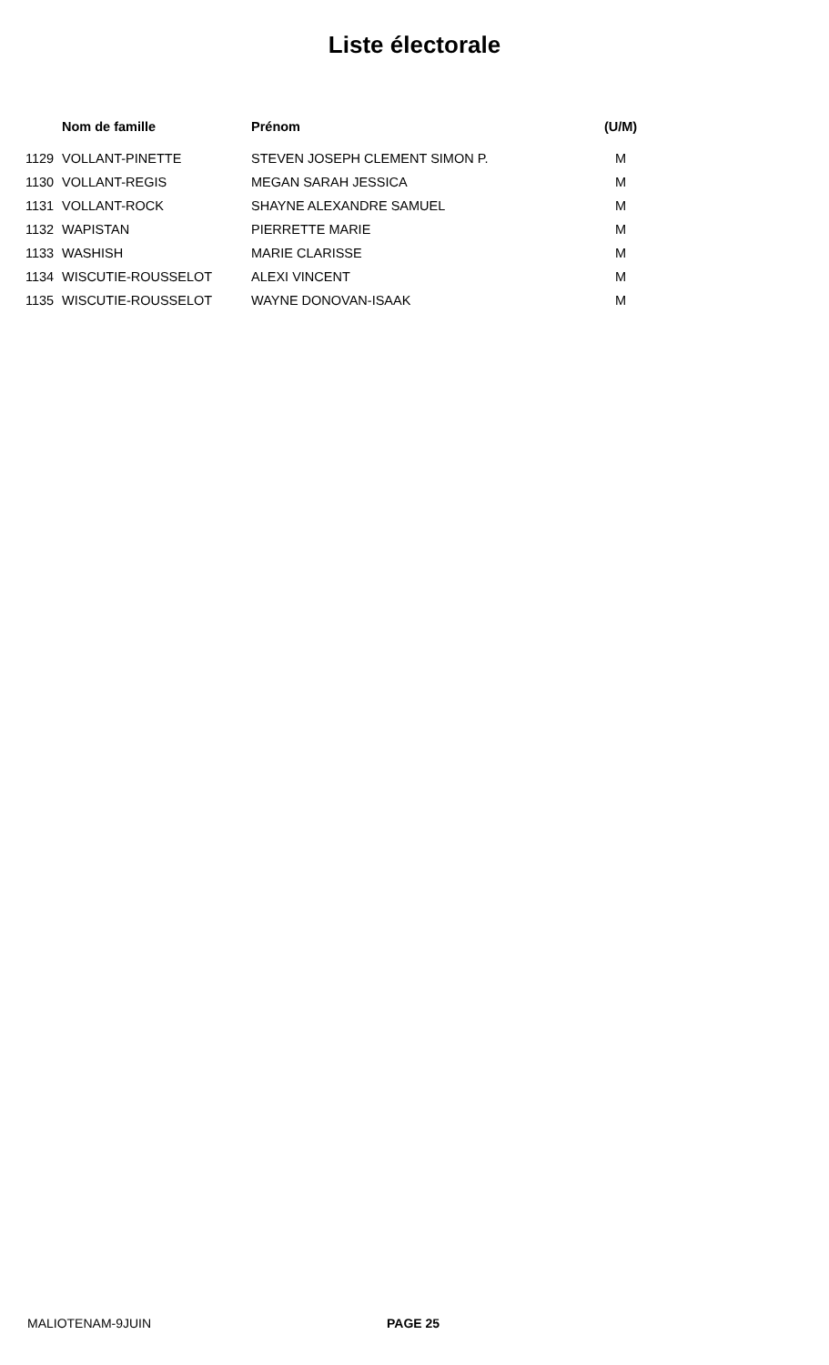Liste électorale
| | Nom de famille | Prénom | (U/M) |
| --- | --- | --- | --- |
| 1129 | VOLLANT-PINETTE | STEVEN JOSEPH CLEMENT SIMON P. | M |
| 1130 | VOLLANT-REGIS | MEGAN SARAH JESSICA | M |
| 1131 | VOLLANT-ROCK | SHAYNE ALEXANDRE SAMUEL | M |
| 1132 | WAPISTAN | PIERRETTE MARIE | M |
| 1133 | WASHISH | MARIE CLARISSE | M |
| 1134 | WISCUTIE-ROUSSELOT | ALEXI VINCENT | M |
| 1135 | WISCUTIE-ROUSSELOT | WAYNE DONOVAN-ISAAK | M |
MALIOTENAM-9JUIN PAGE 25